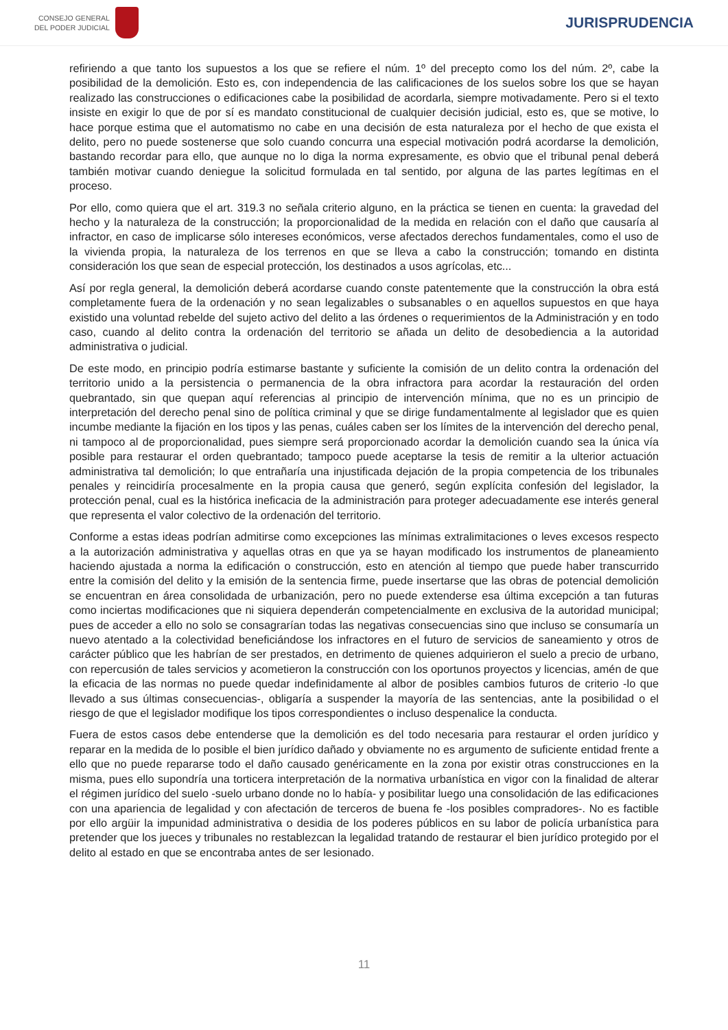CONSEJO GENERAL
DEL PODER JUDICIAL
JURISPRUDENCIA
refiriendo a que tanto los supuestos a los que se refiere el núm. 1º del precepto como los del núm. 2º, cabe la posibilidad de la demolición. Esto es, con independencia de las calificaciones de los suelos sobre los que se hayan realizado las construcciones o edificaciones cabe la posibilidad de acordarla, siempre motivadamente. Pero si el texto insiste en exigir lo que de por sí es mandato constitucional de cualquier decisión judicial, esto es, que se motive, lo hace porque estima que el automatismo no cabe en una decisión de esta naturaleza por el hecho de que exista el delito, pero no puede sostenerse que solo cuando concurra una especial motivación podrá acordarse la demolición, bastando recordar para ello, que aunque no lo diga la norma expresamente, es obvio que el tribunal penal deberá también motivar cuando deniegue la solicitud formulada en tal sentido, por alguna de las partes legítimas en el proceso.
Por ello, como quiera que el art. 319.3 no señala criterio alguno, en la práctica se tienen en cuenta: la gravedad del hecho y la naturaleza de la construcción; la proporcionalidad de la medida en relación con el daño que causaría al infractor, en caso de implicarse sólo intereses económicos, verse afectados derechos fundamentales, como el uso de la vivienda propia, la naturaleza de los terrenos en que se lleva a cabo la construcción; tomando en distinta consideración los que sean de especial protección, los destinados a usos agrícolas, etc...
Así por regla general, la demolición deberá acordarse cuando conste patentemente que la construcción la obra está completamente fuera de la ordenación y no sean legalizables o subsanables o en aquellos supuestos en que haya existido una voluntad rebelde del sujeto activo del delito a las órdenes o requerimientos de la Administración y en todo caso, cuando al delito contra la ordenación del territorio se añada un delito de desobediencia a la autoridad administrativa o judicial.
De este modo, en principio podría estimarse bastante y suficiente la comisión de un delito contra la ordenación del territorio unido a la persistencia o permanencia de la obra infractora para acordar la restauración del orden quebrantado, sin que quepan aquí referencias al principio de intervención mínima, que no es un principio de interpretación del derecho penal sino de política criminal y que se dirige fundamentalmente al legislador que es quien incumbe mediante la fijación en los tipos y las penas, cuáles caben ser los límites de la intervención del derecho penal, ni tampoco al de proporcionalidad, pues siempre será proporcionado acordar la demolición cuando sea la única vía posible para restaurar el orden quebrantado; tampoco puede aceptarse la tesis de remitir a la ulterior actuación administrativa tal demolición; lo que entrañaría una injustificada dejación de la propia competencia de los tribunales penales y reincidiría procesalmente en la propia causa que generó, según explícita confesión del legislador, la protección penal, cual es la histórica ineficacia de la administración para proteger adecuadamente ese interés general que representa el valor colectivo de la ordenación del territorio.
Conforme a estas ideas podrían admitirse como excepciones las mínimas extralimitaciones o leves excesos respecto a la autorización administrativa y aquellas otras en que ya se hayan modificado los instrumentos de planeamiento haciendo ajustada a norma la edificación o construcción, esto en atención al tiempo que puede haber transcurrido entre la comisión del delito y la emisión de la sentencia firme, puede insertarse que las obras de potencial demolición se encuentran en área consolidada de urbanización, pero no puede extenderse esa última excepción a tan futuras como inciertas modificaciones que ni siquiera dependerán competencialmente en exclusiva de la autoridad municipal; pues de acceder a ello no solo se consagrarían todas las negativas consecuencias sino que incluso se consumaría un nuevo atentado a la colectividad beneficiándose los infractores en el futuro de servicios de saneamiento y otros de carácter público que les habrían de ser prestados, en detrimento de quienes adquirieron el suelo a precio de urbano, con repercusión de tales servicios y acometieron la construcción con los oportunos proyectos y licencias, amén de que la eficacia de las normas no puede quedar indefinidamente al albor de posibles cambios futuros de criterio -lo que llevado a sus últimas consecuencias-, obligaría a suspender la mayoría de las sentencias, ante la posibilidad o el riesgo de que el legislador modifique los tipos correspondientes o incluso despenalice la conducta.
Fuera de estos casos debe entenderse que la demolición es del todo necesaria para restaurar el orden jurídico y reparar en la medida de lo posible el bien jurídico dañado y obviamente no es argumento de suficiente entidad frente a ello que no puede repararse todo el daño causado genéricamente en la zona por existir otras construcciones en la misma, pues ello supondría una torticera interpretación de la normativa urbanística en vigor con la finalidad de alterar el régimen jurídico del suelo -suelo urbano donde no lo había- y posibilitar luego una consolidación de las edificaciones con una apariencia de legalidad y con afectación de terceros de buena fe -los posibles compradores-. No es factible por ello argüir la impunidad administrativa o desidia de los poderes públicos en su labor de policía urbanística para pretender que los jueces y tribunales no restablezcan la legalidad tratando de restaurar el bien jurídico protegido por el delito al estado en que se encontraba antes de ser lesionado.
11